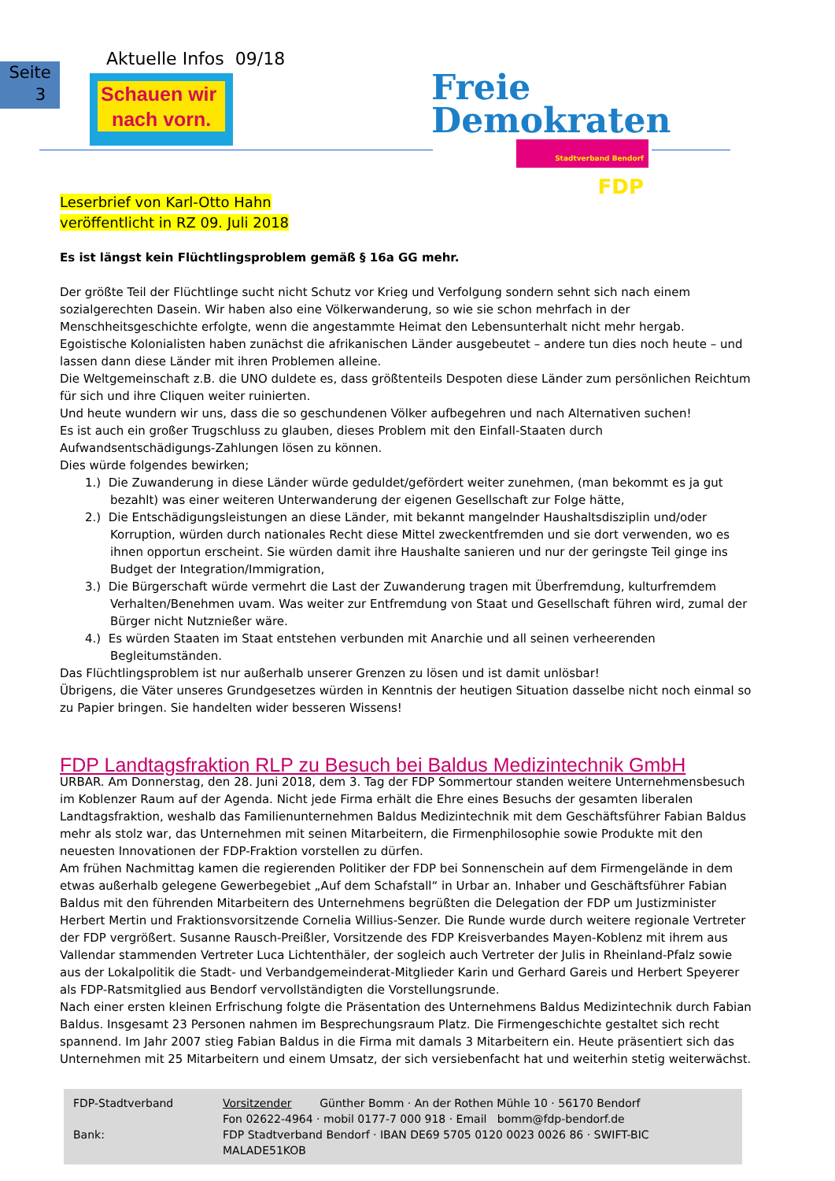Seite
3
Aktuelle Infos 09/18
Schauen wir
nach vorn.
Freie
Demokraten
Stadtverband Bendorf FDP
Leserbrief von Karl-Otto Hahn
veröffentlicht in RZ 09. Juli 2018
Es ist längst kein Flüchtlingsproblem gemäß § 16a GG mehr.
Der größte Teil der Flüchtlinge sucht nicht Schutz vor Krieg und Verfolgung sondern sehnt sich nach einem sozialgerechten Dasein. Wir haben also eine Völkerwanderung, so wie sie schon mehrfach in der Menschheitsgeschichte erfolgte, wenn die angestammte Heimat den Lebensunterhalt nicht mehr hergab.
Egoistische Kolonialisten haben zunächst die afrikanischen Länder ausgebeutet – andere tun dies noch heute – und lassen dann diese Länder mit ihren Problemen alleine.
Die Weltgemeinschaft z.B. die UNO duldete es, dass größtenteils Despoten diese Länder zum persönlichen Reichtum für sich und ihre Cliquen weiter ruinierten.
Und heute wundern wir uns, dass die so geschundenen Völker aufbegehren und nach Alternativen suchen!
Es ist auch ein großer Trugschluss zu glauben, dieses Problem mit den Einfall-Staaten durch Aufwandsentschädigungs-Zahlungen lösen zu können.
Dies würde folgendes bewirken;
1.) Die Zuwanderung in diese Länder würde geduldet/gefördert weiter zunehmen, (man bekommt es ja gut bezahlt) was einer weiteren Unterwanderung der eigenen Gesellschaft zur Folge hätte,
2.) Die Entschädigungsleistungen an diese Länder, mit bekannt mangelnder Haushaltsdisziplin und/oder Korruption, würden durch nationales Recht diese Mittel zweckentfremden und sie dort verwenden, wo es ihnen opportun erscheint. Sie würden damit ihre Haushalte sanieren und nur der geringste Teil ginge ins Budget der Integration/Immigration,
3.) Die Bürgerschaft würde vermehrt die Last der Zuwanderung tragen mit Überfremdung, kulturfremdem Verhalten/Benehmen uvam. Was weiter zur Entfremdung von Staat und Gesellschaft führen wird, zumal der Bürger nicht Nutznießer wäre.
4.) Es würden Staaten im Staat entstehen verbunden mit Anarchie und all seinen verheerenden Begleitumständen.
Das Flüchtlingsproblem ist nur außerhalb unserer Grenzen zu lösen und ist damit unlösbar!
Übrigens, die Väter unseres Grundgesetzes würden in Kenntnis der heutigen Situation dasselbe nicht noch einmal so zu Papier bringen. Sie handelten wider besseren Wissens!
FDP Landtagsfraktion RLP zu Besuch bei Baldus Medizintechnik GmbH
URBAR. Am Donnerstag, den 28. Juni 2018, dem 3. Tag der FDP Sommertour standen weitere Unternehmensbesuch im Koblenzer Raum auf der Agenda. Nicht jede Firma erhält die Ehre eines Besuchs der gesamten liberalen Landtagsfraktion, weshalb das Familienunternehmen Baldus Medizintechnik mit dem Geschäftsführer Fabian Baldus mehr als stolz war, das Unternehmen mit seinen Mitarbeitern, die Firmenphilosophie sowie Produkte mit den neuesten Innovationen der FDP-Fraktion vorstellen zu dürfen.
Am frühen Nachmittag kamen die regierenden Politiker der FDP bei Sonnenschein auf dem Firmengelände in dem etwas außerhalb gelegene Gewerbegebiet „Auf dem Schafstall“ in Urbar an. Inhaber und Geschäftsführer Fabian Baldus mit den führenden Mitarbeitern des Unternehmens begrüßten die Delegation der FDP um Justizminister Herbert Mertin und Fraktionsvorsitzende Cornelia Willius-Senzer. Die Runde wurde durch weitere regionale Vertreter der FDP vergrößert. Susanne Rausch-Preißler, Vorsitzende des FDP Kreisverbandes Mayen-Koblenz mit ihrem aus Vallendar stammenden Vertreter Luca Lichtenthäler, der sogleich auch Vertreter der Julis in Rheinland-Pfalz sowie aus der Lokalpolitik die Stadt- und Verbandgemeinderat-Mitglieder Karin und Gerhard Gareis und Herbert Speyerer als FDP-Ratsmitglied aus Bendorf vervollständigten die Vorstellungsrunde.
Nach einer ersten kleinen Erfrischung folgte die Präsentation des Unternehmens Baldus Medizintechnik durch Fabian Baldus. Insgesamt 23 Personen nahmen im Besprechungsraum Platz. Die Firmengeschichte gestaltet sich recht spannend. Im Jahr 2007 stieg Fabian Baldus in die Firma mit damals 3 Mitarbeitern ein. Heute präsentiert sich das Unternehmen mit 25 Mitarbeitern und einem Umsatz, der sich versiebenfacht hat und weiterhin stetig weiterwächst.
| FDP-Stadtverband | Vorsitzender Günther Bomm · An der Rothen Mühle 10 · 56170 Bendorf Fon 02622-4964 · mobil 0177-7 000 918 · Email bomm@fdp-bendorf.de |
| Bank: | FDP Stadtverband Bendorf · IBAN DE69 5705 0120 0023 0026 86 · SWIFT-BIC MALADE51KOB |